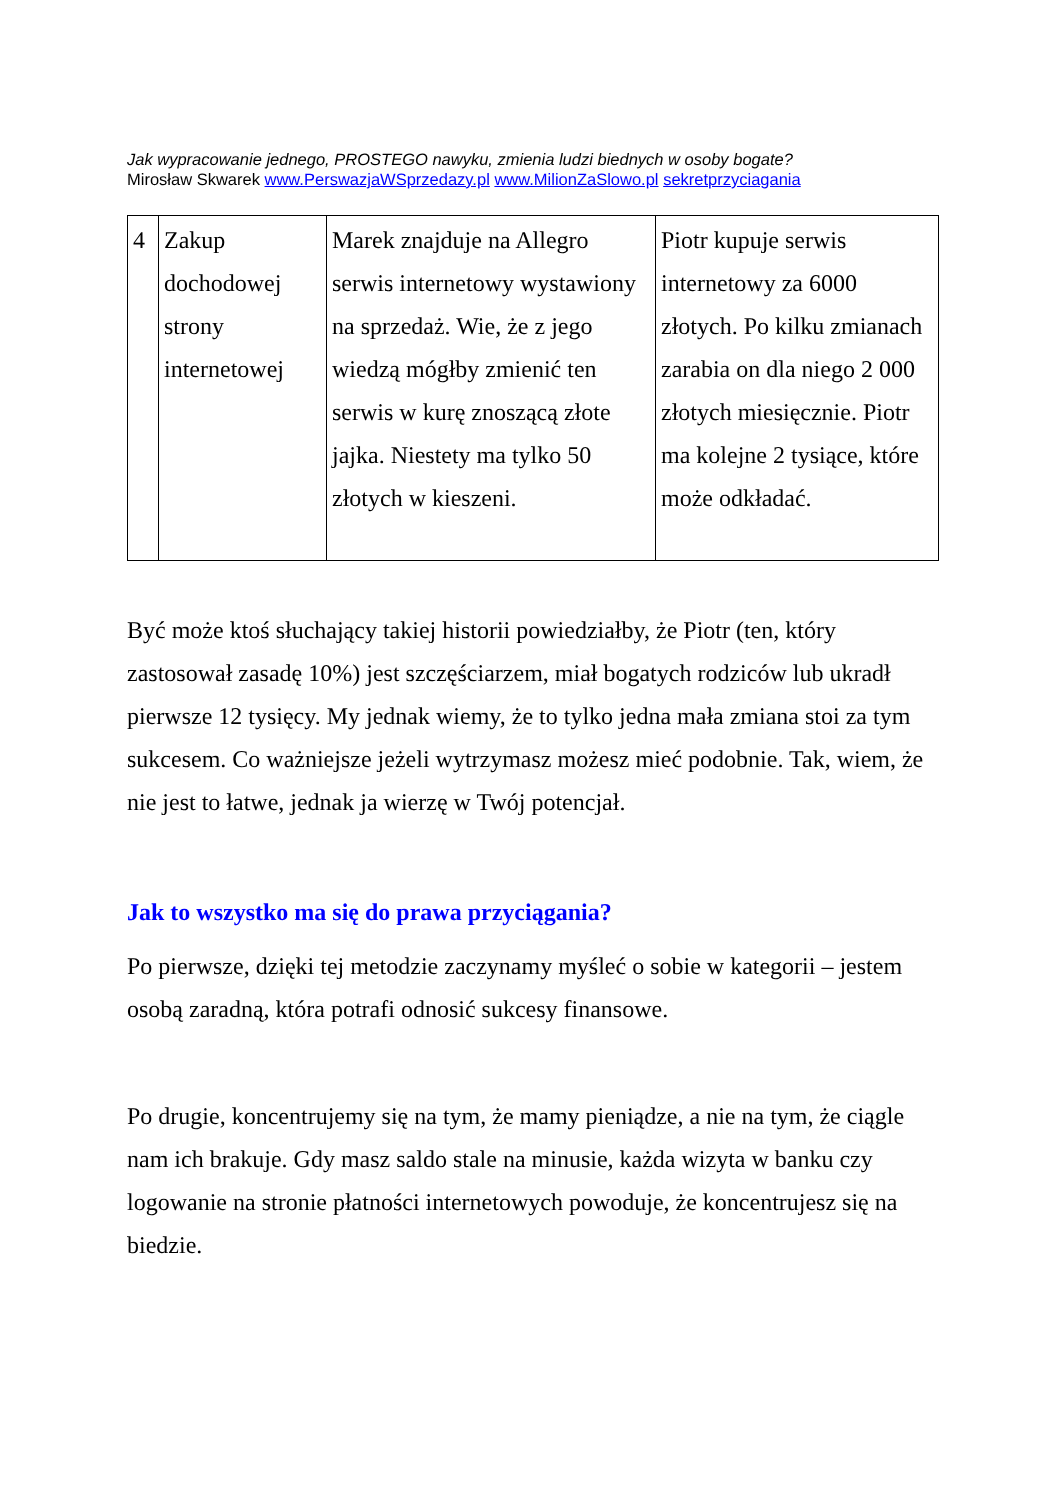Jak wypracowanie jednego, PROSTEGO nawyku, zmienia ludzi biednych w osoby bogate?
Mirosław Skwarek www.PerswazjaWSprzedazy.pl www.MilionZaSlowo.pl sekretprzyciagania
| 4 | Zakup dochodowej strony internetowej | Marek znajduje na Allegro serwis internetowy wystawiony na sprzedaż. Wie, że z jego wiedzą mógłby zmienić ten serwis w kurę znoszącą złote jajka. Niestety ma tylko 50 złotych w kieszeni. | Piotr kupuje serwis internetowy za 6000 złotych. Po kilku zmianach zarabia on dla niego 2 000 złotych miesięcznie. Piotr ma kolejne 2 tysiące, które może odkładać. |
Być może ktoś słuchający takiej historii powiedziałby, że Piotr (ten, który zastosował zasadę 10%) jest szczęściarzem, miał bogatych rodziców lub ukradł pierwsze 12 tysięcy. My jednak wiemy, że to tylko jedna mała zmiana stoi za tym sukcesem. Co ważniejsze jeżeli wytrzymasz możesz mieć podobnie. Tak, wiem, że nie jest to łatwe, jednak ja wierzę w Twój potencjał.
Jak to wszystko ma się do prawa przyciągania?
Po pierwsze, dzięki tej metodzie zaczynamy myśleć o sobie w kategorii – jestem osobą zaradną, która potrafi odnosić sukcesy finansowe.
Po drugie, koncentrujemy się na tym, że mamy pieniądze, a nie na tym, że ciągle nam ich brakuje. Gdy masz saldo stale na minusie, każda wizyta w banku czy logowanie na stronie płatności internetowych powoduje, że koncentrujesz się na biedzie.